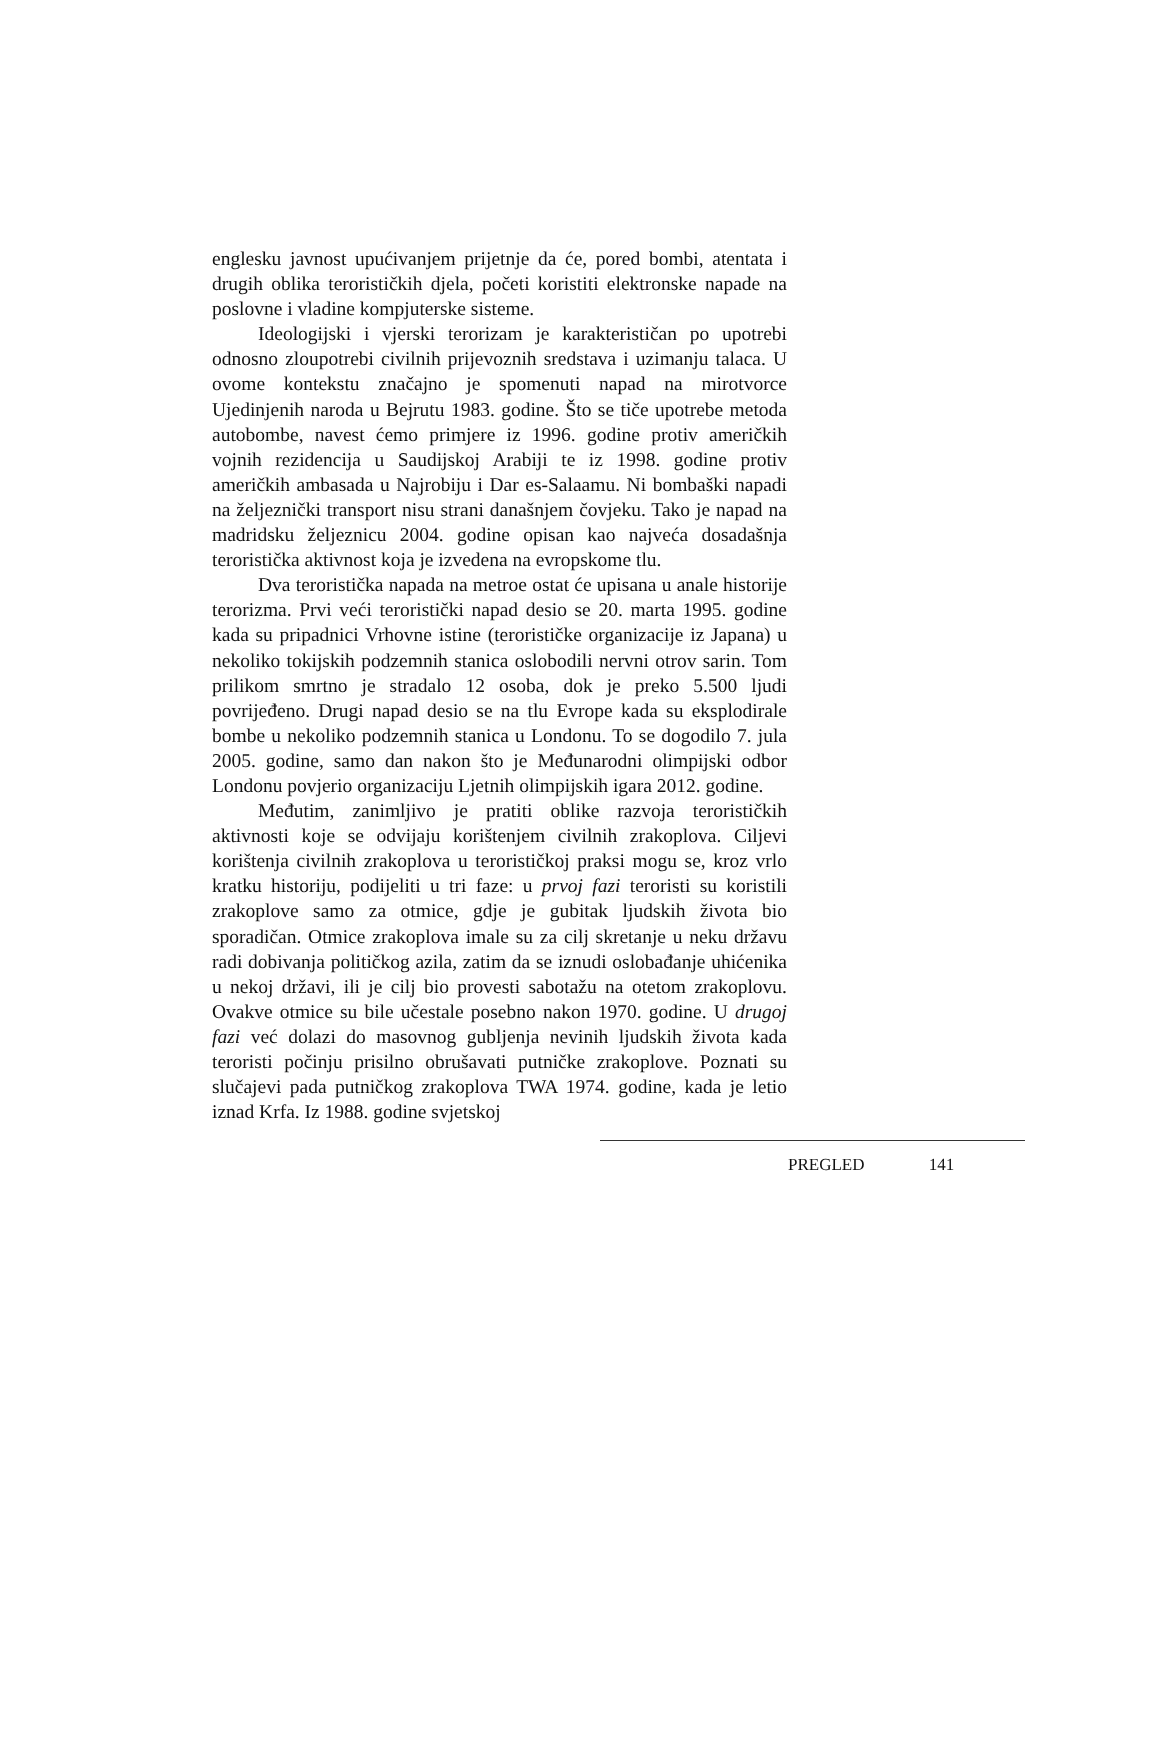englesku javnost upućivanjem prijetnje da će, pored bombi, atentata i drugih oblika terorističkih djela, početi koristiti elektronske napade na poslovne i vladine kompjuterske sisteme.
Ideologijski i vjerski terorizam je karakterističan po upotrebi odnosno zloupotrebi civilnih prijevoznih sredstava i uzimanju talaca. U ovome kontekstu značajno je spomenuti napad na mirotvorce Ujedinjenih naroda u Bejrutu 1983. godine. Što se tiče upotrebe metoda autobombe, navest ćemo primjere iz 1996. godine protiv američkih vojnih rezidencija u Saudijskoj Arabiji te iz 1998. godine protiv američkih ambasada u Najrobiju i Dar es-Salaamu. Ni bombaški napadi na željeznički transport nisu strani današnjem čovjeku. Tako je napad na madridsku željeznicu 2004. godine opisan kao najveća dosadašnja teroristička aktivnost koja je izvedena na evropskome tlu.
Dva teroristička napada na metroe ostat će upisana u anale historije terorizma. Prvi veći teroristički napad desio se 20. marta 1995. godine kada su pripadnici Vrhovne istine (terorističke organizacije iz Japana) u nekoliko tokijskih podzemnih stanica oslobodili nervni otrov sarin. Tom prilikom smrtno je stradalo 12 osoba, dok je preko 5.500 ljudi povrijeđeno. Drugi napad desio se na tlu Evrope kada su eksplodirale bombe u nekoliko podzemnih stanica u Londonu. To se dogodilo 7. jula 2005. godine, samo dan nakon što je Međunarodni olimpijski odbor Londonu povjerio organizaciju Ljetnih olimpijskih igara 2012. godine.
Međutim, zanimljivo je pratiti oblike razvoja terorističkih aktivnosti koje se odvijaju korištenjem civilnih zrakoplova. Ciljevi korištenja civilnih zrakoplova u terorističkoj praksi mogu se, kroz vrlo kratku historiju, podijeliti u tri faze: u prvoj fazi teroristi su koristili zrakoplove samo za otmice, gdje je gubitak ljudskih života bio sporadičan. Otmice zrakoplova imale su za cilj skretanje u neku državu radi dobivanja političkog azila, zatim da se iznudi oslobađanje uhićenika u nekoj državi, ili je cilj bio provesti sabotažu na otetom zrakoplovu. Ovakve otmice su bile učestale posebno nakon 1970. godine. U drugoj fazi već dolazi do masovnog gubljenja nevinih ljudskih života kada teroristi počinju prisilno obrušavati putničke zrakoplove. Poznati su slučajevi pada putničkog zrakoplova TWA 1974. godine, kada je letio iznad Krfa. Iz 1988. godine svjetskoj
PREGLED 141